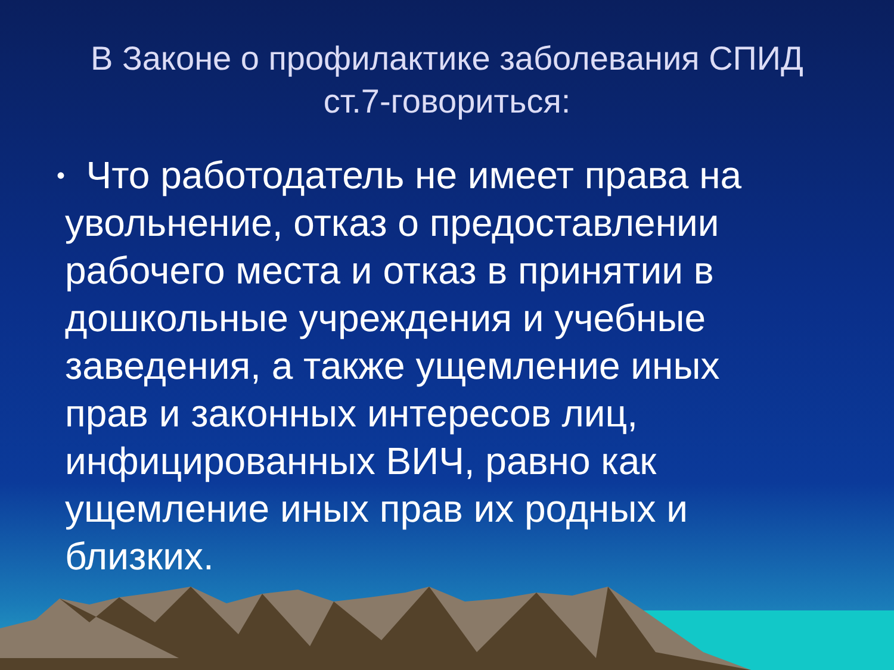В Законе о профилактике заболевания СПИД
ст.7-говориться:
•
Что работодатель не имеет права на увольнение, отказ о предоставлении рабочего места и отказ в принятии в дошкольные учреждения и учебные заведения, а также ущемление иных прав и законных интересов лиц, инфицированных ВИЧ, равно как ущемление иных прав их родных и близких.